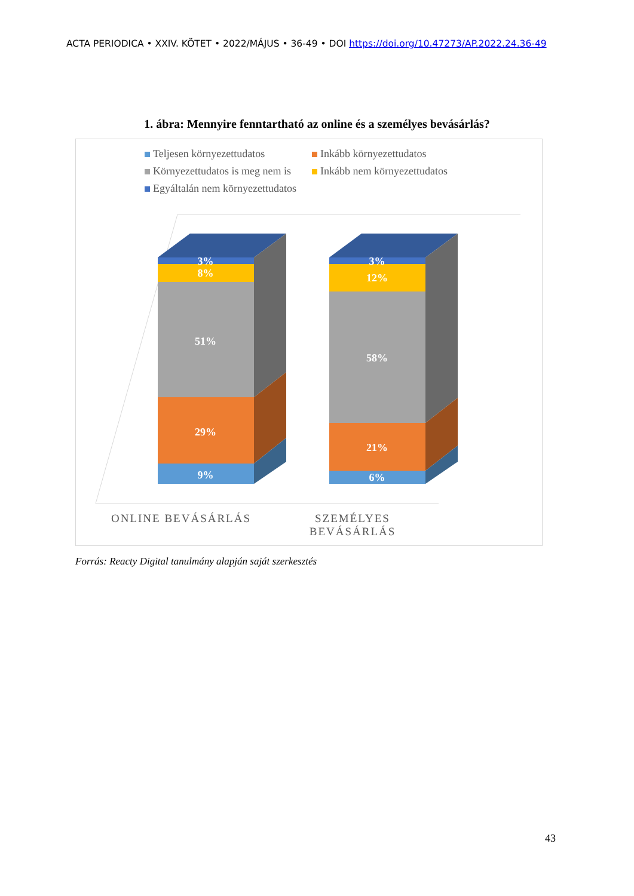ACTA PERIODICA • XXIV. KÖTET • 2022/MÁJUS • 36-49 • DOI https://doi.org/10.47273/AP.2022.24.36-49
1. ábra: Mennyire fenntartható az online és a személyes bevásárlás?
Teljesen környezettudatos
Inkább környezettudatos
Környezettudatos is meg nem is
Inkább nem környezettudatos
Egyáltalán nem környezettudatos
3%
8%
51%
29%
9%
3%
12%
58%
21%
6%
ONLINE BEVÁSÁRLÁS
SZEMÉLYES
BEVÁSÁRLÁS
Forrás: Reacty Digital tanulmány alapján saját szerkesztés
43